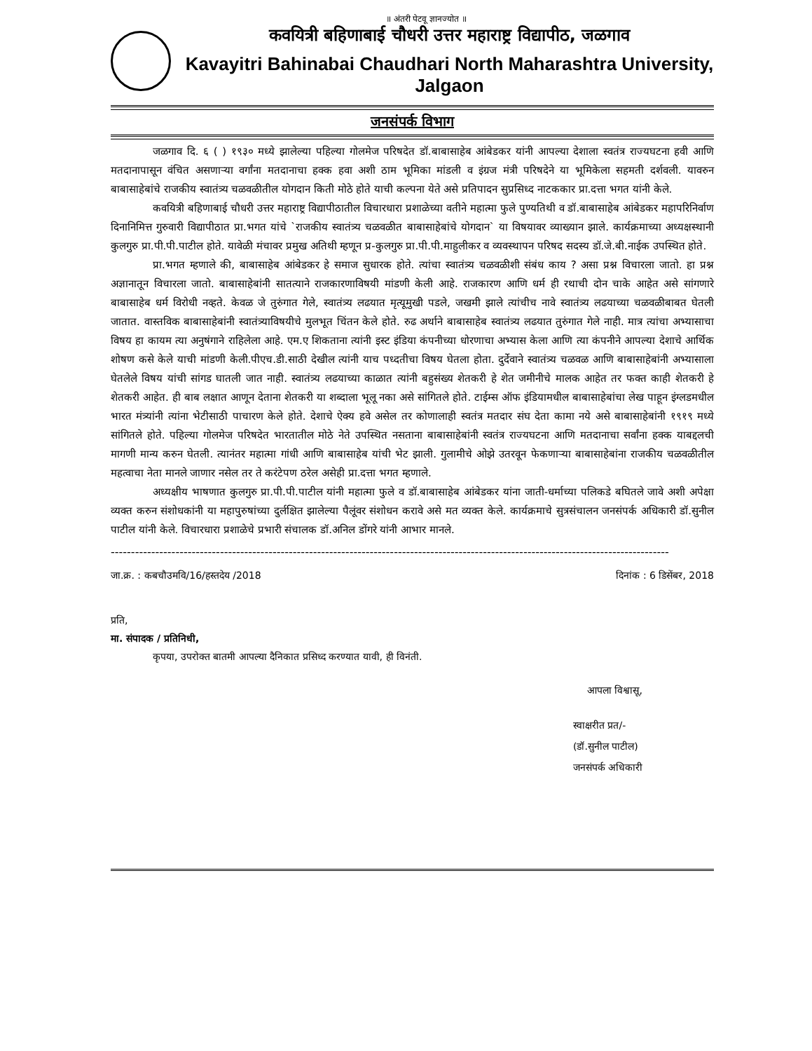॥ अंतरी पेटवू ज्ञानज्योत ॥
कवयित्री बहिणाबाई चौधरी उत्तर महाराष्ट्र विद्यापीठ, जळगाव
Kavayitri Bahinabai Chaudhari North Maharashtra University, Jalgaon
जनसंपर्क विभाग
जळगाव दि. ६ ( ) १९३० मध्ये झालेल्या पहिल्या गोलमेज परिषदेत डॉ.बाबासाहेब आंबेडकर यांनी आपल्या देशाला स्वतंत्र राज्यघटना हवी आणि मतदानापासून वंचित असणाऱ्या वर्गांना मतदानाचा हक्क हवा अशी ठाम भूमिका मांडली व इंग्रज मंत्री परिषदेने या भूमिकेला सहमती दर्शवली. यावरुन बाबासाहेबांचे राजकीय स्वातंत्र्य चळवळीतील योगदान किती मोठे होते याची कल्पना येते असे प्रतिपादन सुप्रसिध्द नाटककार प्रा.दत्ता भगत यांनी केले.
कवयित्री बहिणाबाई चौधरी उत्तर महाराष्ट्र विद्यापीठातील विचारधारा प्रशाळेच्या वतीने महात्मा फुले पुण्यतिथी व डॉ.बाबासाहेब आंबेडकर महापरिनिर्वाण दिनानिमित्त गुरुवारी विद्यापीठात प्रा.भगत यांचे `राजकीय स्वातंत्र्य चळवळीत बाबासाहेबांचे योगदान` या विषयावर व्याख्यान झाले. कार्यक्रमाच्या अध्यक्षस्थानी कुलगुरु प्रा.पी.पी.पाटील होते. यावेळी मंचावर प्रमुख अतिथी म्हणून प्र-कुलगुरु प्रा.पी.पी.माहुलीकर व व्यवस्थापन परिषद सदस्य डॉ.जे.बी.नाईक उपस्थित होते.
प्रा.भगत म्हणाले की, बाबासाहेब आंबेडकर हे समाज सुधारक होते. त्यांचा स्वातंत्र्य चळवळीशी संबंध काय ? असा प्रश्न विचारला जातो. हा प्रश्न अज्ञानातून विचारला जातो. बाबासाहेबांनी सातत्याने राजकारणाविषयी मांडणी केली आहे. राजकारण आणि धर्म ही रथाची दोन चाके आहेत असे सांगणारे बाबासाहेब धर्म विरोधी नव्हते. केवळ जे तुरुंगात गेले, स्वातंत्र्य लढयात मृत्यूमुखी पडले, जखमी झाले त्यांचीच नावे स्वातंत्र्य लढयाच्या चळवळीबाबत घेतली जातात. वास्तविक बाबासाहेबांनी स्वातंत्र्याविषयीचे मुलभूत चिंतन केले होते. रुढ अर्थाने बाबासाहेब स्वातंत्र्य लढयात तुरुंगात गेले नाही. मात्र त्यांचा अभ्यासाचा विषय हा कायम त्या अनुषंगाने राहिलेला आहे. एम.ए शिकताना त्यांनी इस्ट इंडिया कंपनीच्या धोरणाचा अभ्यास केला आणि त्या कंपनीने आपल्या देशाचे आर्थिक शोषण कसे केले याची मांडणी केली.पीएच.डी.साठी देखील त्यांनी याच पध्दतीचा विषय घेतला होता. दुर्देवाने स्वातंत्र्य चळवळ आणि बाबासाहेबांनी अभ्यासाला घेतलेले विषय यांची सांगड घातली जात नाही. स्वातंत्र्य लढयाच्या काळात त्यांनी बहुसंख्य शेतकरी हे शेत जमीनीचे मालक आहेत तर फक्त काही शेतकरी हे शेतकरी आहेत. ही बाब लक्षात आणून देताना शेतकरी या शब्दाला भूलू नका असे सांगितले होते. टाईम्स ऑफ इंडियामधील बाबासाहेबांचा लेख पाहून इंग्लडमधील भारत मंत्र्यांनी त्यांना भेटीसाठी पाचारण केले होते. देशाचे ऐक्य हवे असेल तर कोणालाही स्वतंत्र मतदार संघ देता कामा नये असे बाबासाहेबांनी १९१९ मध्ये सांगितले होते. पहिल्या गोलमेज परिषदेत भारतातील मोठे नेते उपस्थित नसताना बाबासाहेबांनी स्वतंत्र राज्यघटना आणि मतदानाचा सर्वांना हक्क याबद्दलची मागणी मान्य करुन घेतली. त्यानंतर महात्मा गांधी आणि बाबासाहेब यांची भेट झाली. गुलामीचे ओझे उतरवून फेकणाऱ्या बाबासाहेबांना राजकीय चळवळीतील महत्वाचा नेता मानले जाणार नसेल तर ते करंटेपण ठरेल असेही प्रा.दत्ता भगत म्हणाले.
अध्यक्षीय भाषणात कुलगुरु प्रा.पी.पी.पाटील यांनी महात्मा फुले व डॉ.बाबासाहेब आंबेडकर यांना जाती-धर्माच्या पलिकडे बघितले जावे अशी अपेक्षा व्यक्त करुन संशोधकांनी या महापुरुषांच्या दुर्लक्षित झालेल्या पैलूंवर संशोधन करावे असे मत व्यक्त केले. कार्यक्रमाचे सुत्रसंचालन जनसंपर्क अधिकारी डॉ.सुनील पाटील यांनी केले. विचारधारा प्रशाळेचे प्रभारी संचालक डॉ.अनिल डोंगरे यांनी आभार मानले.
------------------------------------------------------------------------------------------------------------------------------------------
जा.क्र. : कबचौउमवि/16/हस्तदेय /2018 दिनांक : 6 डिसेंबर, 2018
प्रति,
मा. संपादक / प्रतिनिधी,
कृपया, उपरोक्त बातमी आपल्या दैनिकात प्रसिध्द करण्यात यावी, ही विनंती.
आपला विश्वासू,
स्वाक्षरीत प्रत/-
(डॉ.सुनील पाटील)
जनसंपर्क अधिकारी